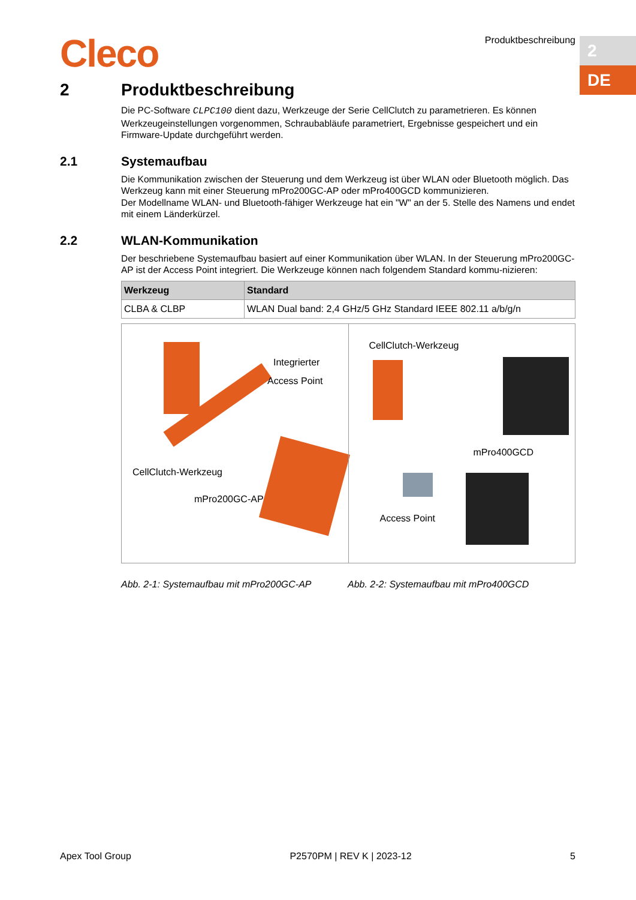Cleco Produktbeschreibung
2
DE
2 Produktbeschreibung
Die PC-Software CLPC100 dient dazu, Werkzeuge der Serie CellClutch zu parametrieren. Es können Werkzeugeinstellungen vorgenommen, Schraubabläufe parametriert, Ergebnisse gespeichert und ein Firmware-Update durchgeführt werden.
2.1 Systemaufbau
Die Kommunikation zwischen der Steuerung und dem Werkzeug ist über WLAN oder Bluetooth möglich. Das Werkzeug kann mit einer Steuerung mPro200GC-AP oder mPro400GCD kommunizieren.
Der Modellname WLAN- und Bluetooth-fähiger Werkzeuge hat ein "W" an der 5. Stelle des Namens und endet mit einem Länderkürzel.
2.2 WLAN-Kommunikation
Der beschriebene Systemaufbau basiert auf einer Kommunikation über WLAN. In der Steuerung mPro200GC-AP ist der Access Point integriert. Die Werkzeuge können nach folgendem Standard kommu-nizieren:
| Werkzeug | Standard |
| --- | --- |
| CLBA & CLBP | WLAN Dual band: 2,4 GHz/5 GHz Standard IEEE 802.11 a/b/g/n |
Integrierter
Access Point
CellClutch-Werkzeug
mPro200GC-AP
CellClutch-Werkzeug
mPro400GCD
Access Point
Abb. 2-1: Systemaufbau mit mPro200GC-AP Abb. 2-2: Systemaufbau mit mPro400GCD
Apex Tool Group P2570PM | REV K | 2023-12 5